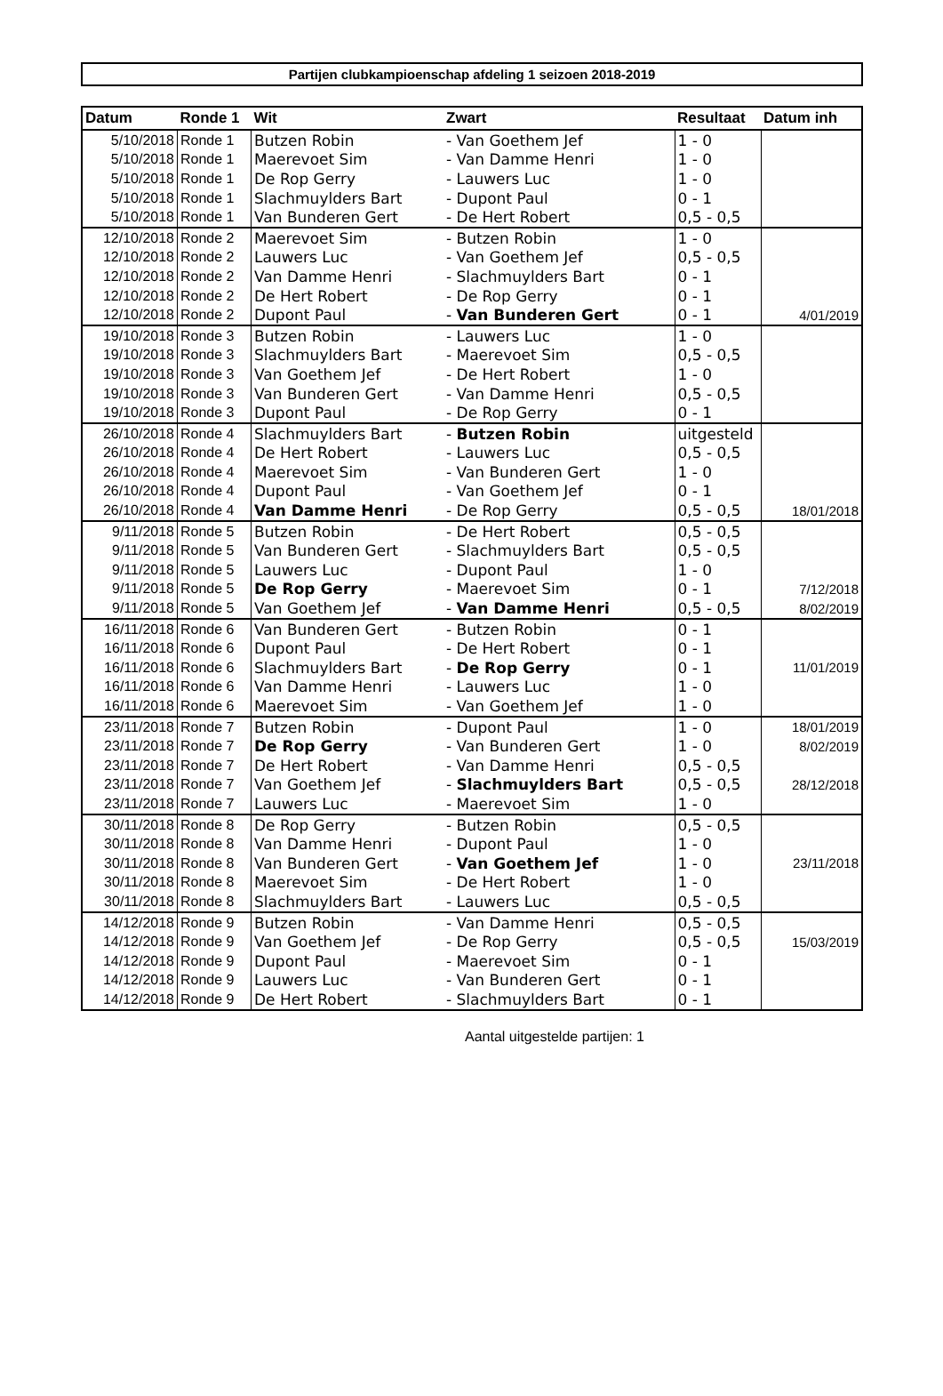Partijen clubkampioenschap afdeling 1 seizoen 2018-2019
| Datum | Ronde 1 | Wit | Zwart | Resultaat | Datum inh |
| --- | --- | --- | --- | --- | --- |
| 5/10/2018 | Ronde 1 | Butzen Robin | - Van Goethem Jef | 1 - 0 | |
| 5/10/2018 | Ronde 1 | Maerevoet Sim | - Van Damme Henri | 1 - 0 | |
| 5/10/2018 | Ronde 1 | De Rop Gerry | - Lauwers Luc | 1 - 0 | |
| 5/10/2018 | Ronde 1 | Slachmuylders Bart | - Dupont Paul | 0 - 1 | |
| 5/10/2018 | Ronde 1 | Van Bunderen Gert | - De Hert Robert | 0,5 - 0,5 | |
| 12/10/2018 | Ronde 2 | Maerevoet Sim | - Butzen Robin | 1 - 0 | |
| 12/10/2018 | Ronde 2 | Lauwers Luc | - Van Goethem Jef | 0,5 - 0,5 | |
| 12/10/2018 | Ronde 2 | Van Damme Henri | - Slachmuylders Bart | 0 - 1 | |
| 12/10/2018 | Ronde 2 | De Hert Robert | - De Rop Gerry | 0 - 1 | |
| 12/10/2018 | Ronde 2 | Dupont Paul | - Van Bunderen Gert | 0 - 1 | 4/01/2019 |
| 19/10/2018 | Ronde 3 | Butzen Robin | - Lauwers Luc | 1 - 0 | |
| 19/10/2018 | Ronde 3 | Slachmuylders Bart | - Maerevoet Sim | 0,5 - 0,5 | |
| 19/10/2018 | Ronde 3 | Van Goethem Jef | - De Hert Robert | 1 - 0 | |
| 19/10/2018 | Ronde 3 | Van Bunderen Gert | - Van Damme Henri | 0,5 - 0,5 | |
| 19/10/2018 | Ronde 3 | Dupont Paul | - De Rop Gerry | 0 - 1 | |
| 26/10/2018 | Ronde 4 | Slachmuylders Bart | - Butzen Robin | uitgesteld | |
| 26/10/2018 | Ronde 4 | De Hert Robert | - Lauwers Luc | 0,5 - 0,5 | |
| 26/10/2018 | Ronde 4 | Maerevoet Sim | - Van Bunderen Gert | 1 - 0 | |
| 26/10/2018 | Ronde 4 | Dupont Paul | - Van Goethem Jef | 0 - 1 | |
| 26/10/2018 | Ronde 4 | Van Damme Henri | - De Rop Gerry | 0,5 - 0,5 | 18/01/2018 |
| 9/11/2018 | Ronde 5 | Butzen Robin | - De Hert Robert | 0,5 - 0,5 | |
| 9/11/2018 | Ronde 5 | Van Bunderen Gert | - Slachmuylders Bart | 0,5 - 0,5 | |
| 9/11/2018 | Ronde 5 | Lauwers Luc | - Dupont Paul | 1 - 0 | |
| 9/11/2018 | Ronde 5 | De Rop Gerry | - Maerevoet Sim | 0 - 1 | 7/12/2018 |
| 9/11/2018 | Ronde 5 | Van Goethem Jef | - Van Damme Henri | 0,5 - 0,5 | 8/02/2019 |
| 16/11/2018 | Ronde 6 | Van Bunderen Gert | - Butzen Robin | 0 - 1 | |
| 16/11/2018 | Ronde 6 | Dupont Paul | - De Hert Robert | 0 - 1 | |
| 16/11/2018 | Ronde 6 | Slachmuylders Bart | - De Rop Gerry | 0 - 1 | 11/01/2019 |
| 16/11/2018 | Ronde 6 | Van Damme Henri | - Lauwers Luc | 1 - 0 | |
| 16/11/2018 | Ronde 6 | Maerevoet Sim | - Van Goethem Jef | 1 - 0 | |
| 23/11/2018 | Ronde 7 | Butzen Robin | - Dupont Paul | 1 - 0 | 18/01/2019 |
| 23/11/2018 | Ronde 7 | De Rop Gerry | - Van Bunderen Gert | 1 - 0 | 8/02/2019 |
| 23/11/2018 | Ronde 7 | De Hert Robert | - Van Damme Henri | 0,5 - 0,5 | |
| 23/11/2018 | Ronde 7 | Van Goethem Jef | - Slachmuylders Bart | 0,5 - 0,5 | 28/12/2018 |
| 23/11/2018 | Ronde 7 | Lauwers Luc | - Maerevoet Sim | 1 - 0 | |
| 30/11/2018 | Ronde 8 | De Rop Gerry | - Butzen Robin | 0,5 - 0,5 | |
| 30/11/2018 | Ronde 8 | Van Damme Henri | - Dupont Paul | 1 - 0 | |
| 30/11/2018 | Ronde 8 | Van Bunderen Gert | - Van Goethem Jef | 1 - 0 | 23/11/2018 |
| 30/11/2018 | Ronde 8 | Maerevoet Sim | - De Hert Robert | 1 - 0 | |
| 30/11/2018 | Ronde 8 | Slachmuylders Bart | - Lauwers Luc | 0,5 - 0,5 | |
| 14/12/2018 | Ronde 9 | Butzen Robin | - Van Damme Henri | 0,5 - 0,5 | |
| 14/12/2018 | Ronde 9 | Van Goethem Jef | - De Rop Gerry | 0,5 - 0,5 | 15/03/2019 |
| 14/12/2018 | Ronde 9 | Dupont Paul | - Maerevoet Sim | 0 - 1 | |
| 14/12/2018 | Ronde 9 | Lauwers Luc | - Van Bunderen Gert | 0 - 1 | |
| 14/12/2018 | Ronde 9 | De Hert Robert | - Slachmuylders Bart | 0 - 1 | |
Aantal uitgestelde partijen: 1